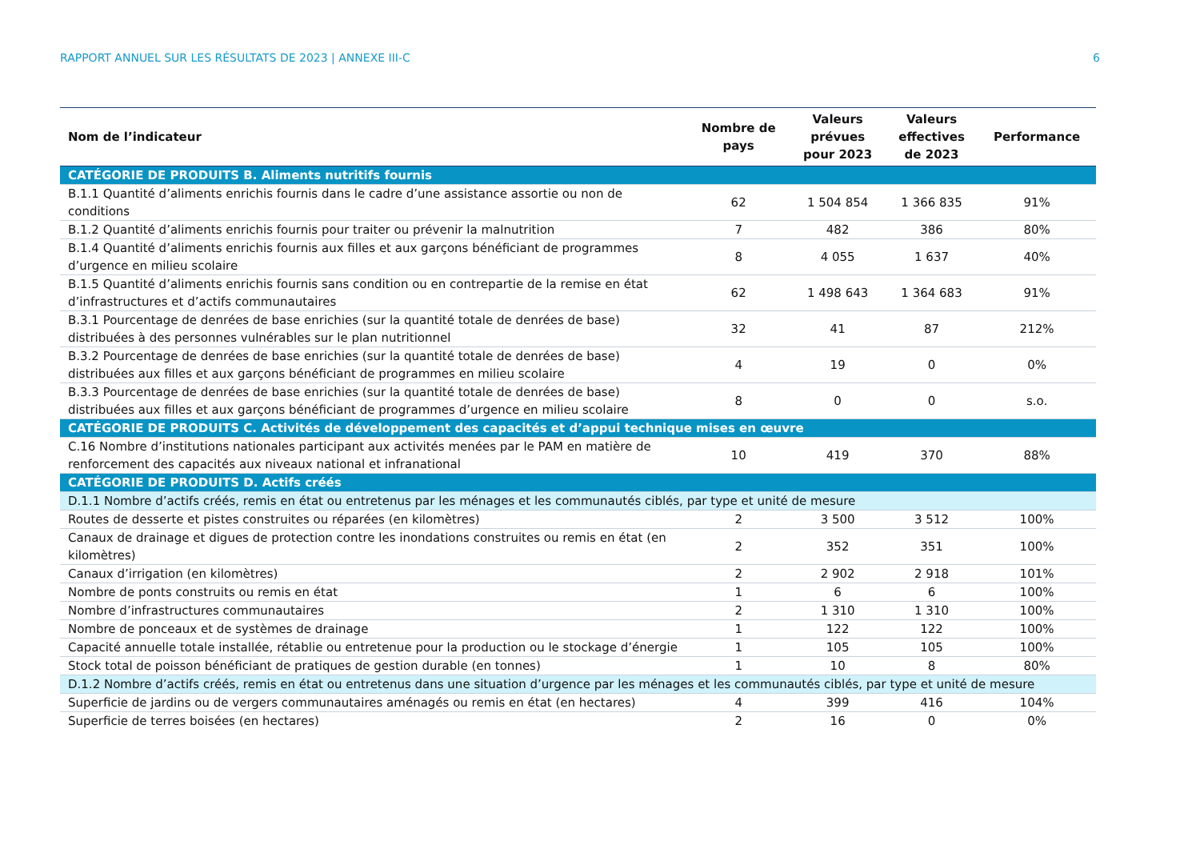RAPPORT ANNUEL SUR LES RÉSULTATS DE 2023 | ANNEXE III-C 6
| Nom de l’indicateur | Nombre de pays | Valeurs prévues pour 2023 | Valeurs effectives de 2023 | Performance |
| --- | --- | --- | --- | --- |
| CATÉGORIE DE PRODUITS B. Aliments nutritifs fournis | | | | |
| B.1.1 Quantité d’aliments enrichis fournis dans le cadre d’une assistance assortie ou non de conditions | 62 | 1 504 854 | 1 366 835 | 91% |
| B.1.2 Quantité d’aliments enrichis fournis pour traiter ou prévenir la malnutrition | 7 | 482 | 386 | 80% |
| B.1.4 Quantité d’aliments enrichis fournis aux filles et aux garçons bénéficiant de programmes d’urgence en milieu scolaire | 8 | 4 055 | 1 637 | 40% |
| B.1.5 Quantité d’aliments enrichis fournis sans condition ou en contrepartie de la remise en état d’infrastructures et d’actifs communautaires | 62 | 1 498 643 | 1 364 683 | 91% |
| B.3.1 Pourcentage de denrées de base enrichies (sur la quantité totale de denrées de base) distribuées à des personnes vulnérables sur le plan nutritionnel | 32 | 41 | 87 | 212% |
| B.3.2 Pourcentage de denrées de base enrichies (sur la quantité totale de denrées de base) distribuées aux filles et aux garçons bénéficiant de programmes en milieu scolaire | 4 | 19 | 0 | 0% |
| B.3.3 Pourcentage de denrées de base enrichies (sur la quantité totale de denrées de base) distribuées aux filles et aux garçons bénéficiant de programmes d’urgence en milieu scolaire | 8 | 0 | 0 | s.o. |
| CATÉGORIE DE PRODUITS C. Activités de développement des capacités et d’appui technique mises en œuvre | | | | |
| C.16 Nombre d’institutions nationales participant aux activités menées par le PAM en matière de renforcement des capacités aux niveaux national et infranational | 10 | 419 | 370 | 88% |
| CATÉGORIE DE PRODUITS D. Actifs créés | | | | |
| D.1.1 Nombre d’actifs créés, remis en état ou entretenus par les ménages et les communautés ciblés, par type et unité de mesure | | | | |
| Routes de desserte et pistes construites ou réparées (en kilomètres) | 2 | 3 500 | 3 512 | 100% |
| Canaux de drainage et digues de protection contre les inondations construites ou remis en état (en kilomètres) | 2 | 352 | 351 | 100% |
| Canaux d’irrigation (en kilomètres) | 2 | 2 902 | 2 918 | 101% |
| Nombre de ponts construits ou remis en état | 1 | 6 | 6 | 100% |
| Nombre d’infrastructures communautaires | 2 | 1 310 | 1 310 | 100% |
| Nombre de ponceaux et de systèmes de drainage | 1 | 122 | 122 | 100% |
| Capacité annuelle totale installée, rétablie ou entretenue pour la production ou le stockage d’énergie | 1 | 105 | 105 | 100% |
| Stock total de poisson bénéficiant de pratiques de gestion durable (en tonnes) | 1 | 10 | 8 | 80% |
| D.1.2 Nombre d’actifs créés, remis en état ou entretenus dans une situation d’urgence par les ménages et les communautés ciblés, par type et unité de mesure | | | | |
| Superficie de jardins ou de vergers communautaires aménagés ou remis en état (en hectares) | 4 | 399 | 416 | 104% |
| Superficie de terres boisées (en hectares) | 2 | 16 | 0 | 0% |